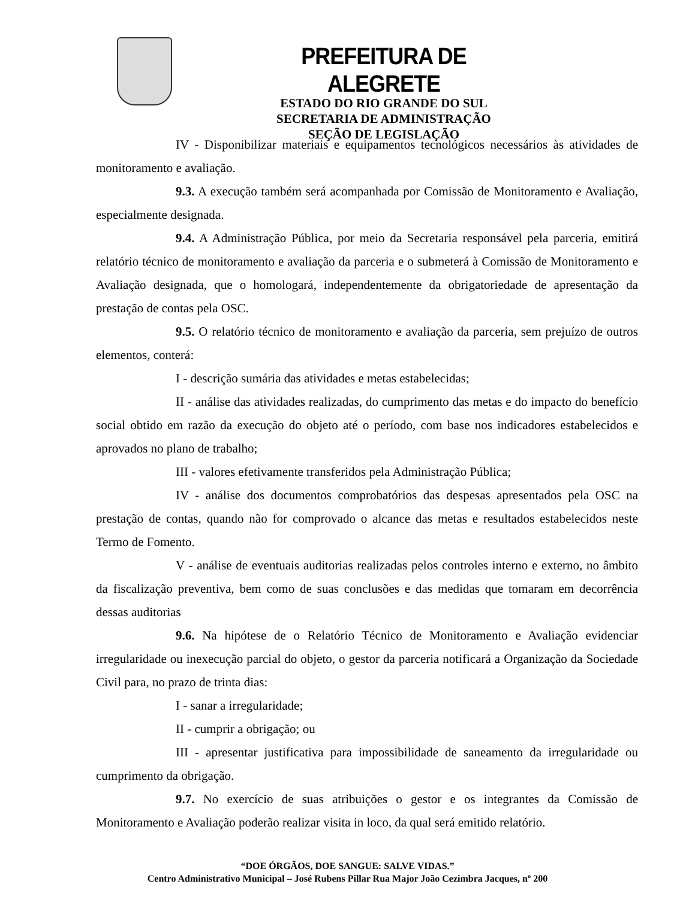PREFEITURA DE ALEGRETE
ESTADO DO RIO GRANDE DO SUL
SECRETARIA DE ADMINISTRAÇÃO
SEÇÃO DE LEGISLAÇÃO
IV - Disponibilizar materiais e equipamentos tecnológicos necessários às atividades de monitoramento e avaliação.
9.3. A execução também será acompanhada por Comissão de Monitoramento e Avaliação, especialmente designada.
9.4. A Administração Pública, por meio da Secretaria responsável pela parceria, emitirá relatório técnico de monitoramento e avaliação da parceria e o submeterá à Comissão de Monitoramento e Avaliação designada, que o homologará, independentemente da obrigatoriedade de apresentação da prestação de contas pela OSC.
9.5. O relatório técnico de monitoramento e avaliação da parceria, sem prejuízo de outros elementos, conterá:
I - descrição sumária das atividades e metas estabelecidas;
II - análise das atividades realizadas, do cumprimento das metas e do impacto do benefício social obtido em razão da execução do objeto até o período, com base nos indicadores estabelecidos e aprovados no plano de trabalho;
III - valores efetivamente transferidos pela Administração Pública;
IV - análise dos documentos comprobatórios das despesas apresentados pela OSC na prestação de contas, quando não for comprovado o alcance das metas e resultados estabelecidos neste Termo de Fomento.
V - análise de eventuais auditorias realizadas pelos controles interno e externo, no âmbito da fiscalização preventiva, bem como de suas conclusões e das medidas que tomaram em decorrência dessas auditorias
9.6. Na hipótese de o Relatório Técnico de Monitoramento e Avaliação evidenciar irregularidade ou inexecução parcial do objeto, o gestor da parceria notificará a Organização da Sociedade Civil para, no prazo de trinta dias:
I - sanar a irregularidade;
II - cumprir a obrigação; ou
III - apresentar justificativa para impossibilidade de saneamento da irregularidade ou cumprimento da obrigação.
9.7. No exercício de suas atribuições o gestor e os integrantes da Comissão de Monitoramento e Avaliação poderão realizar visita in loco, da qual será emitido relatório.
“DOE ÓRGÃOS, DOE SANGUE: SALVE VIDAS.”
Centro Administrativo Municipal – José Rubens Pillar Rua Major João Cezimbra Jacques, nº 200